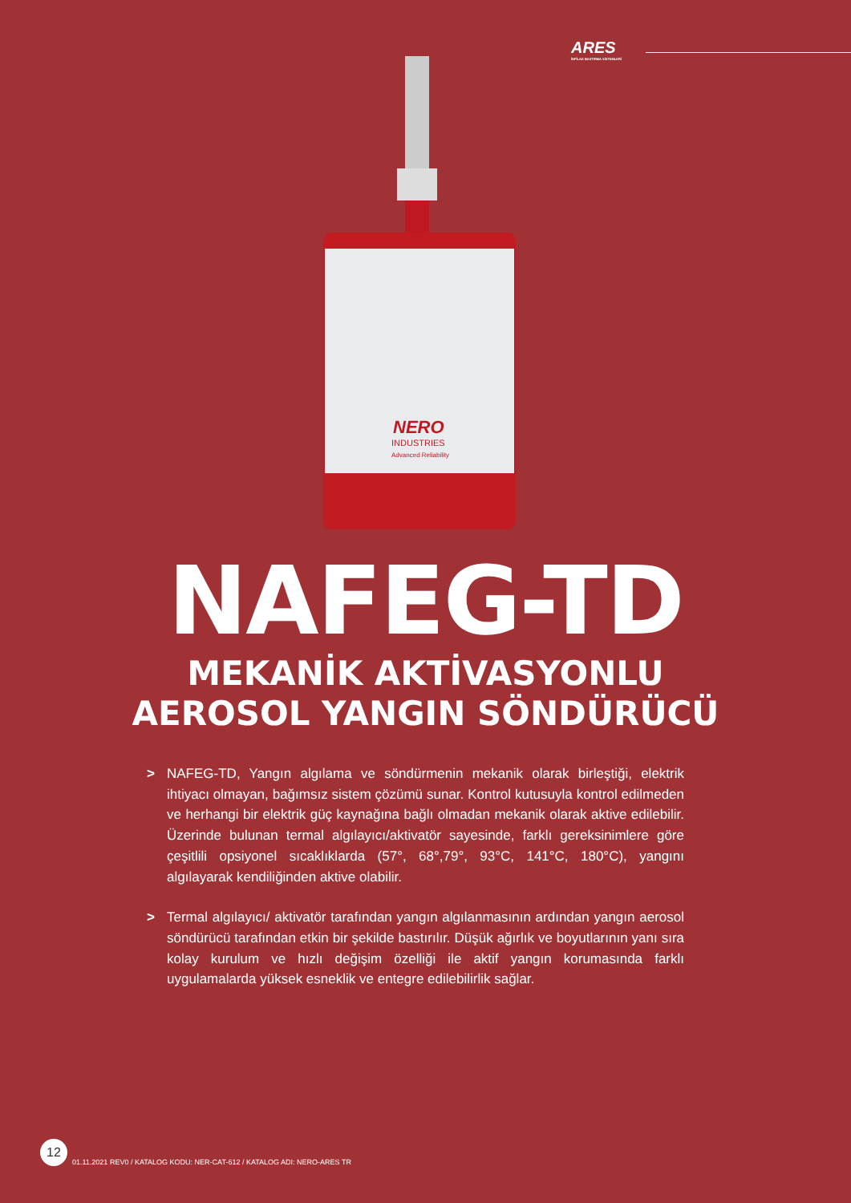ARES
İNFİLAK BASTIRMA SİSTEMLERİ
NERO
INDUSTRIES
Advanced Reliability
NAFEG-TD
MEKANİK AKTİVASYONLU
AEROSOL YANGIN SÖNDÜRÜCÜ
> NAFEG-TD, Yangın algılama ve söndürmenin mekanik olarak birleştiği, elektrik ihtiyacı olmayan, bağımsız sistem çözümü sunar. Kontrol kutusuyla kontrol edilmeden ve herhangi bir elektrik güç kaynağına bağlı olmadan mekanik olarak aktive edilebilir. Üzerinde bulunan termal algılayıcı/aktivatör sayesinde, farklı gereksinimlere göre çeşitlili opsiyonel sıcaklıklarda (57°, 68°,79°, 93°C, 141°C, 180°C), yangını algılayarak kendiliğinden aktive olabilir.
> Termal algılayıcı/ aktivatör tarafından yangın algılanmasının ardından yangın aerosol söndürücü tarafından etkin bir şekilde bastırılır. Düşük ağırlık ve boyutlarının yanı sıra kolay kurulum ve hızlı değişim özelliği ile aktif yangın korumasında farklı uygulamalarda yüksek esneklik ve entegre edilebilirlik sağlar.
12
01.11.2021 REV0 / KATALOG KODU: NER-CAT-612 / KATALOG ADI: NERO-ARES TR